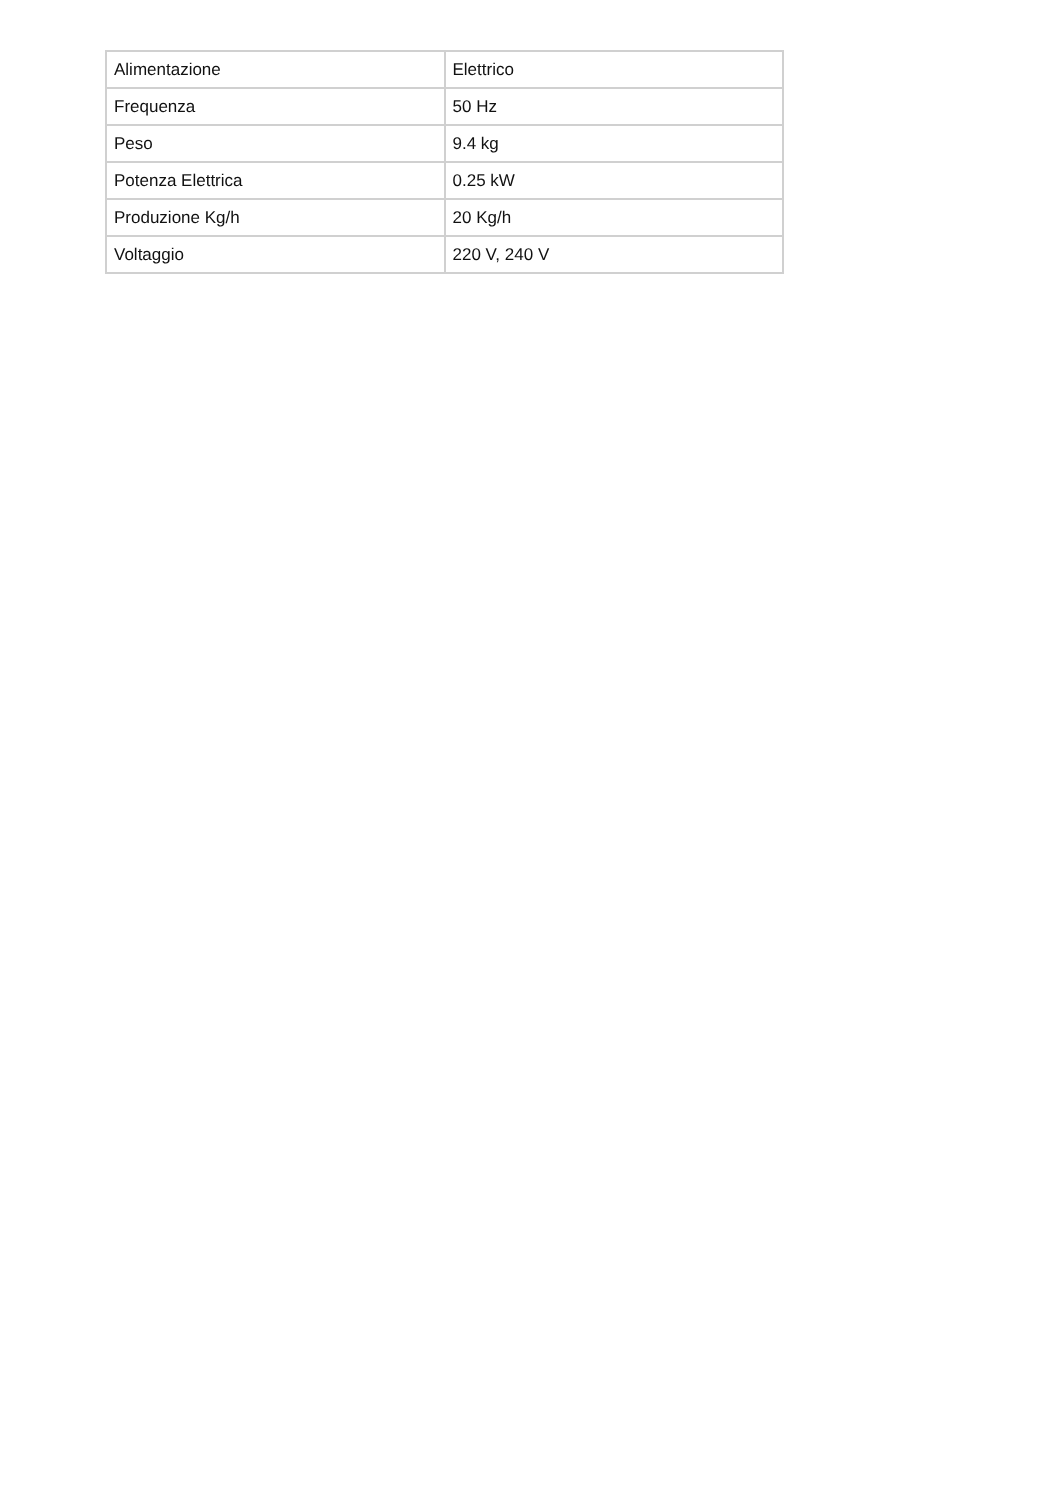| Alimentazione | Elettrico |
| Frequenza | 50 Hz |
| Peso | 9.4 kg |
| Potenza Elettrica | 0.25 kW |
| Produzione Kg/h | 20 Kg/h |
| Voltaggio | 220 V, 240 V |